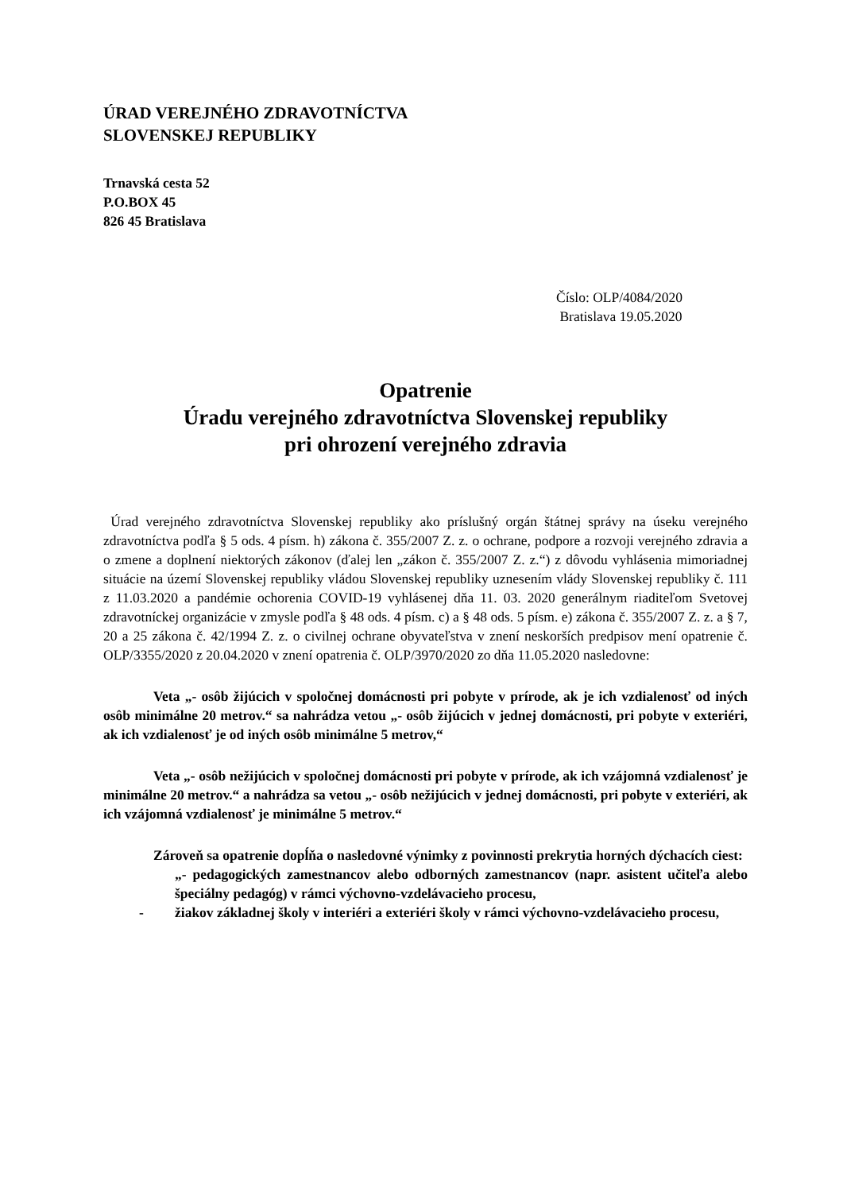ÚRAD VEREJNÉHO ZDRAVOTNÍCTVA
SLOVENSKEJ REPUBLIKY
Trnavská cesta 52
P.O.BOX 45
826 45 Bratislava
Číslo: OLP/4084/2020
Bratislava 19.05.2020
Opatrenie
Úradu verejného zdravotníctva Slovenskej republiky
pri ohrození verejného zdravia
Úrad verejného zdravotníctva Slovenskej republiky ako príslušný orgán štátnej správy na úseku verejného zdravotníctva podľa § 5 ods. 4 písm. h) zákona č. 355/2007 Z. z. o ochrane, podpore a rozvoji verejného zdravia a o zmene a doplnení niektorých zákonov (ďalej len „zákon č. 355/2007 Z. z.“) z dôvodu vyhlásenia mimoriadnej situácie na území Slovenskej republiky vládou Slovenskej republiky uznesením vlády Slovenskej republiky č. 111 z 11.03.2020 a pandémie ochorenia COVID-19 vyhlásenej dňa 11. 03. 2020 generálnym riaditeľom Svetovej zdravotníckej organizácie v zmysle podľa § 48 ods. 4 písm. c) a § 48 ods. 5 písm. e) zákona č. 355/2007 Z. z. a § 7, 20 a 25 zákona č. 42/1994 Z. z. o civilnej ochrane obyvateľstva v znení neskorších predpisov mení opatrenie č. OLP/3355/2020 z 20.04.2020 v znení opatrenia č. OLP/3970/2020 zo dňa 11.05.2020 nasledovne:
Veta „- osôb žijúcich v spoločnej domácnosti pri pobyte v prírode, ak je ich vzdialenosť od iných osôb minimálne 20 metrov.“ sa nahrádza vetou „- osôb žijúcich v jednej domácnosti, pri pobyte v exteriéri, ak ich vzdialenosť je od iných osôb minimálne 5 metrov,“
Veta „- osôb nežijúcich v spoločnej domácnosti pri pobyte v prírode, ak ich vzájomná vzdialenosť je minimálne 20 metrov.“ a nahrádza sa vetou „- osôb nežijúcich v jednej domácnosti, pri pobyte v exteriéri, ak ich vzájomná vzdialenosť je minimálne 5 metrov.“
Zároveň sa opatrenie dopĺňa o nasledovné výnimky z povinnosti prekrytia horných dýchacích ciest:
„- pedagogických zamestnancov alebo odborných zamestnancov (napr. asistent učiteľa alebo špeciálny pedagóg) v rámci výchovno-vzdelávacieho procesu,
- žiakov základnej školy v interiéri a exteriéri školy v rámci výchovno-vzdelávacieho procesu,